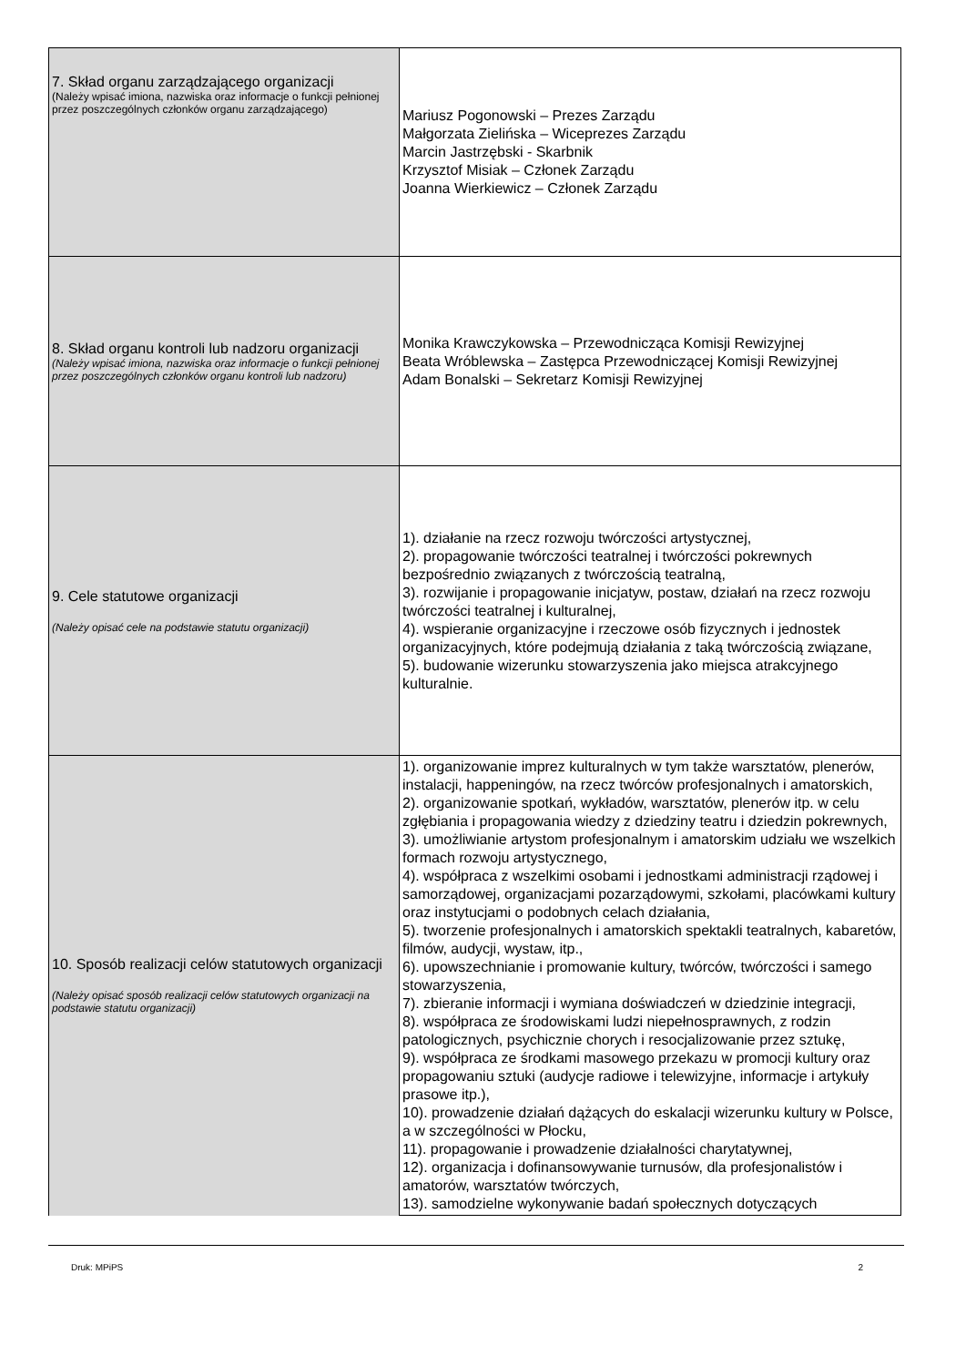| 7. Skład organu zarządzającego organizacji (Należy wpisać imiona, nazwiska oraz informacje o funkcji pełnionej przez poszczególnych członków organu zarządzającego) | Mariusz Pogonowski – Prezes Zarządu Małgorzata Zielińska – Wiceprezes Zarządu Marcin Jastrzębski - Skarbnik Krzysztof Misiak – Członek Zarządu Joanna Wierkiewicz – Członek Zarządu |
| 8. Skład organu kontroli lub nadzoru organizacji (Należy wpisać imiona, nazwiska oraz informacje o funkcji pełnionej przez poszczególnych członków organu kontroli lub nadzoru) | Monika Krawczykowska – Przewodnicząca Komisji Rewizyjnej Beata Wróblewska – Zastępca Przewodniczącej Komisji Rewizyjnej Adam Bonalski – Sekretarz Komisji Rewizyjnej |
| 9. Cele statutowe organizacji (Należy opisać cele na podstawie statutu organizacji) | 1). działanie na rzecz rozwoju twórczości artystycznej, 2). propagowanie twórczości teatralnej i twórczości pokrewnych bezpośrednio związanych z twórczością teatralną, 3). rozwijanie i propagowanie inicjatyw, postaw, działań na rzecz rozwoju twórczości teatralnej i kulturalnej, 4). wspieranie organizacyjne i rzeczowe osób fizycznych i jednostek organizacyjnych, które podejmują działania z taką twórczością związane, 5). budowanie wizerunku stowarzyszenia jako miejsca atrakcyjnego kulturalnie. |
| 10. Sposób realizacji celów statutowych organizacji (Należy opisać sposób realizacji celów statutowych organizacji na podstawie statutu organizacji) | 1). organizowanie imprez kulturalnych w tym także warsztatów, plenerów, instalacji, happeningów, na rzecz twórców profesjonalnych i amatorskich, 2). organizowanie spotkań, wykładów, warsztatów, plenerów itp. w celu zgłębiania i propagowania wiedzy z dziedziny teatru i dziedzin pokrewnych, 3). umożliwianie artystom profesjonalnym i amatorskim udziału we wszelkich formach rozwoju artystycznego, 4). współpraca z wszelkimi osobami i jednostkami administracji rządowej i samorządowej, organizacjami pozarządowymi, szkołami, placówkami kultury oraz instytucjami o podobnych celach działania, 5). tworzenie profesjonalnych i amatorskich spektakli teatralnych, kabaretów, filmów, audycji, wystaw, itp., 6). upowszechnianie i promowanie kultury, twórców, twórczości i samego stowarzyszenia, 7). zbieranie informacji i wymiana doświadczeń w dziedzinie integracji, 8). współpraca ze środowiskami ludzi niepełnosprawnych, z rodzin patologicznych, psychicznie chorych i resocjalizowanie przez sztukę, 9). współpraca ze środkami masowego przekazu w promocji kultury oraz propagowaniu sztuki (audycje radiowe i telewizyjne, informacje i artykuły prasowe itp.), 10). prowadzenie działań dążących do eskalacji wizerunku kultury w Polsce, a w szczególności w Płocku, 11). propagowanie i prowadzenie działalności charytatywnej, 12). organizacja i dofinansowywanie turnusów, dla profesjonalistów i amatorów, warsztatów twórczych, 13). samodzielne wykonywanie badań społecznych dotyczących |
Druk: MPiPS 2